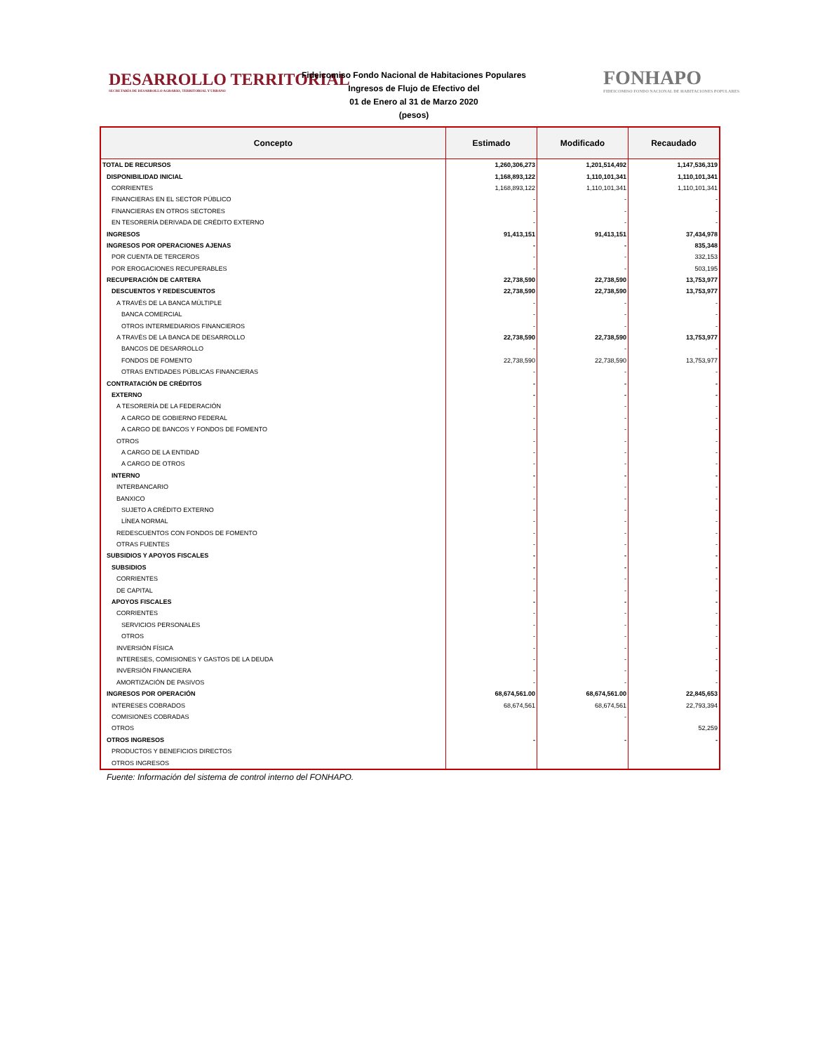DESARROLLO TERRITORIAL
SECRETARÍA DE DESARROLLO AGRARIO, TERRITORIAL Y URBANO
Fideicomiso Fondo Nacional de Habitaciones Populares
Ingresos de Flujo de Efectivo del
01 de Enero al 31 de Marzo 2020
(pesos)
FONHAPO
FIDEICOMISO FONDO NACIONAL DE HABITACIONES POPULARES
| Concepto | Estimado | Modificado | Recaudado |
| --- | --- | --- | --- |
| TOTAL DE RECURSOS | 1,260,306,273 | 1,201,514,492 | 1,147,536,319 |
| DISPONIBILIDAD INICIAL | 1,168,893,122 | 1,110,101,341 | 1,110,101,341 |
| CORRIENTES | 1,168,893,122 | 1,110,101,341 | 1,110,101,341 |
| FINANCIERAS EN EL SECTOR PÚBLICO | - | - | - |
| FINANCIERAS EN OTROS SECTORES | - | - | - |
| EN TESORERÍA DERIVADA DE CRÉDITO EXTERNO | - | - | - |
| INGRESOS | 91,413,151 | 91,413,151 | 37,434,978 |
| INGRESOS POR OPERACIONES AJENAS | - | - | 835,348 |
| POR CUENTA DE TERCEROS | - | - | 332,153 |
| POR EROGACIONES RECUPERABLES | - | - | 503,195 |
| RECUPERACIÓN DE CARTERA | 22,738,590 | 22,738,590 | 13,753,977 |
| DESCUENTOS Y REDESCUENTOS | 22,738,590 | 22,738,590 | 13,753,977 |
| A TRAVÉS DE LA BANCA MÚLTIPLE | - | - | - |
| BANCA COMERCIAL | - | - | - |
| OTROS INTERMEDIARIOS FINANCIEROS | - | - | - |
| A TRAVÉS DE LA BANCA DE DESARROLLO | 22,738,590 | 22,738,590 | 13,753,977 |
| BANCOS DE DESARROLLO | - | - | - |
| FONDOS DE FOMENTO | 22,738,590 | 22,738,590 | 13,753,977 |
| OTRAS ENTIDADES PÚBLICAS FINANCIERAS | - | - | - |
| CONTRATACIÓN DE CRÉDITOS | - | - | - |
| EXTERNO | - | - | - |
| A TESORERÍA DE LA FEDERACIÓN | - | - | - |
| A CARGO DE GOBIERNO FEDERAL | - | - | - |
| A CARGO DE BANCOS Y FONDOS DE FOMENTO | - | - | - |
| OTROS | - | - | - |
| A CARGO DE LA ENTIDAD | - | - | - |
| A CARGO DE OTROS | - | - | - |
| INTERNO | - | - | - |
| INTERBANCARIO | - | - | - |
| BANXICO | - | - | - |
| SUJETO A CRÉDITO EXTERNO | - | - | - |
| LÍNEA NORMAL | - | - | - |
| REDESCUENTOS CON FONDOS DE FOMENTO | - | - | - |
| OTRAS FUENTES | - | - | - |
| SUBSIDIOS Y APOYOS FISCALES | - | - | - |
| SUBSIDIOS | - | - | - |
| CORRIENTES | - | - | - |
| DE CAPITAL | - | - | - |
| APOYOS FISCALES | - | - | - |
| CORRIENTES | - | - | - |
| SERVICIOS PERSONALES | - | - | - |
| OTROS | - | - | - |
| INVERSIÓN FÍSICA | - | - | - |
| INTERESES, COMISIONES Y GASTOS DE LA DEUDA | - | - | - |
| INVERSIÓN FINANCIERA | - | - | - |
| AMORTIZACIÓN DE PASIVOS | - | - | - |
| INGRESOS POR OPERACIÓN | 68,674,561.00 | 68,674,561.00 | 22,845,653 |
| INTERESES COBRADOS | 68,674,561 | 68,674,561 | 22,793,394 |
| COMISIONES COBRADAS | | - | |
| OTROS | | | 52,259 |
| OTROS INGRESOS | - | - | - |
| PRODUCTOS Y BENEFICIOS DIRECTOS | | | |
| OTROS INGRESOS | | | |
Fuente: Información del sistema de control interno del FONHAPO.